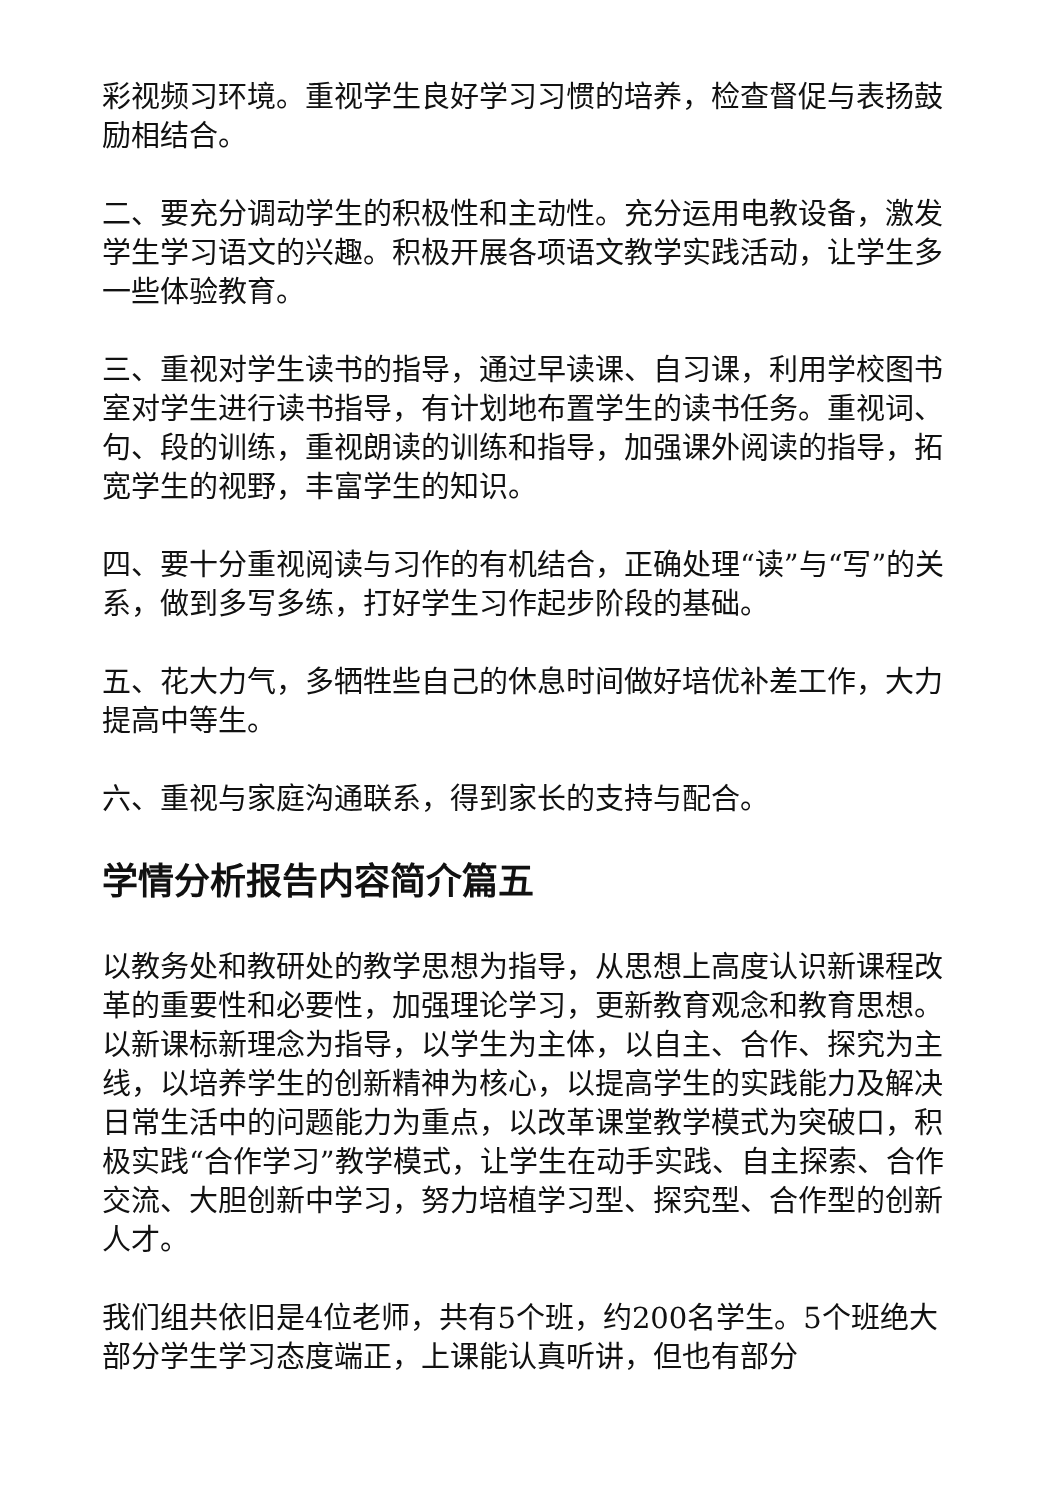彩视频习环境。重视学生良好学习习惯的培养，检查督促与表扬鼓励相结合。
二、要充分调动学生的积极性和主动性。充分运用电教设备，激发学生学习语文的兴趣。积极开展各项语文教学实践活动，让学生多一些体验教育。
三、重视对学生读书的指导，通过早读课、自习课，利用学校图书室对学生进行读书指导，有计划地布置学生的读书任务。重视词、句、段的训练，重视朗读的训练和指导，加强课外阅读的指导，拓宽学生的视野，丰富学生的知识。
四、要十分重视阅读与习作的有机结合，正确处理“读”与“写”的关系，做到多写多练，打好学生习作起步阶段的基础。
五、花大力气，多牺牲些自己的休息时间做好培优补差工作，大力提高中等生。
六、重视与家庭沟通联系，得到家长的支持与配合。
学情分析报告内容简介篇五
以教务处和教研处的教学思想为指导，从思想上高度认识新课程改革的重要性和必要性，加强理论学习，更新教育观念和教育思想。以新课标新理念为指导，以学生为主体，以自主、合作、探究为主线，以培养学生的创新精神为核心，以提高学生的实践能力及解决日常生活中的问题能力为重点，以改革课堂教学模式为突破口，积极实践“合作学习”教学模式，让学生在动手实践、自主探索、合作交流、大胆创新中学习，努力培植学习型、探究型、合作型的创新人才。
我们组共依旧是4位老师，共有5个班，约200名学生。5个班绝大部分学生学习态度端正，上课能认真听讲，但也有部分